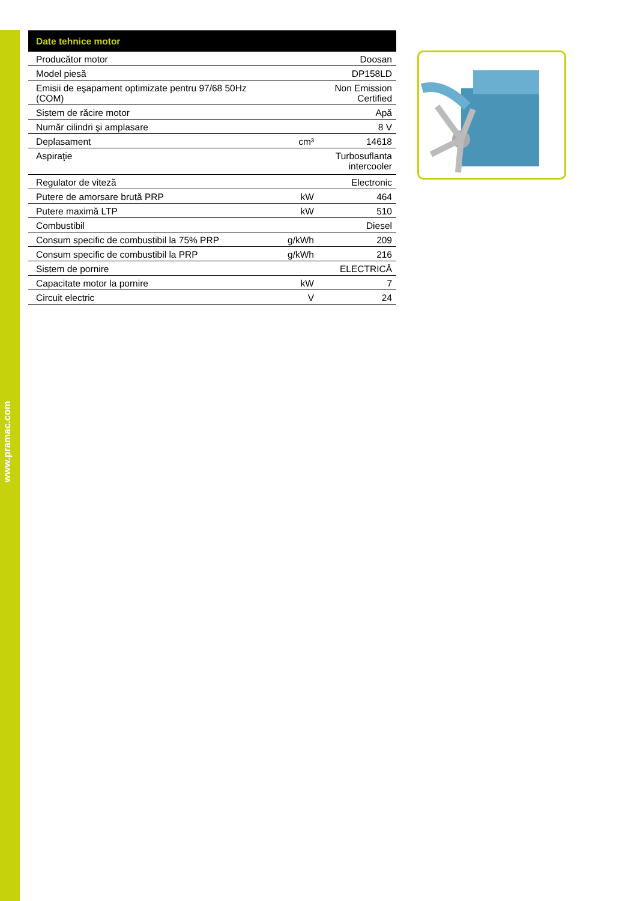www.pramac.com
| Date tehnice motor | | |
| --- | --- | --- |
| Producător motor | | Doosan |
| Model piesă | | DP158LD |
| Emisii de eşapament optimizate pentru 97/68 50Hz (COM) | | Non Emission Certified |
| Sistem de răcire motor | | Apă |
| Număr cilindri şi amplasare | | 8 V |
| Deplasament | cm³ | 14618 |
| Aspiraţie | | Turbosuflanta intercooler |
| Regulator de viteză | | Electronic |
| Putere de amorsare brută PRP | kW | 464 |
| Putere maximă LTP | kW | 510 |
| Combustibil | | Diesel |
| Consum specific de combustibil la 75% PRP | g/kWh | 209 |
| Consum specific de combustibil la PRP | g/kWh | 216 |
| Sistem de pornire | | ELECTRICĂ |
| Capacitate motor la pornire | kW | 7 |
| Circuit electric | V | 24 |